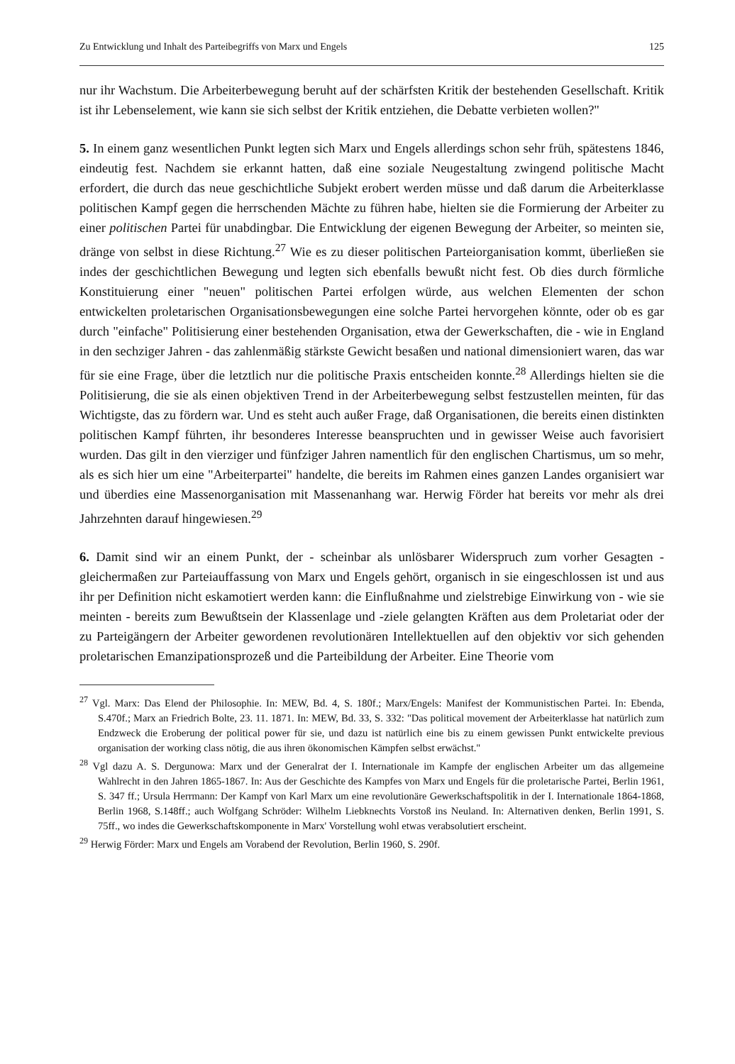Zu Entwicklung und Inhalt des Parteibegriffs von Marx und Engels 125
nur ihr Wachstum. Die Arbeiterbewegung beruht auf der schärfsten Kritik der bestehenden Gesellschaft. Kritik ist ihr Lebenselement, wie kann sie sich selbst der Kritik entziehen, die Debatte verbieten wollen?"
5. In einem ganz wesentlichen Punkt legten sich Marx und Engels allerdings schon sehr früh, spätestens 1846, eindeutig fest. Nachdem sie erkannt hatten, daß eine soziale Neugestaltung zwingend politische Macht erfordert, die durch das neue geschichtliche Subjekt erobert werden müsse und daß darum die Arbeiterklasse politischen Kampf gegen die herrschenden Mächte zu führen habe, hielten sie die Formierung der Arbeiter zu einer politischen Partei für unabdingbar. Die Entwicklung der eigenen Bewegung der Arbeiter, so meinten sie, dränge von selbst in diese Richtung.<sup>27</sup> Wie es zu dieser politischen Parteiorganisation kommt, überließen sie indes der geschichtlichen Bewegung und legten sich ebenfalls bewußt nicht fest. Ob dies durch förmliche Konstituierung einer "neuen" politischen Partei erfolgen würde, aus welchen Elementen der schon entwickelten proletarischen Organisationsbewegungen eine solche Partei hervorgehen könnte, oder ob es gar durch "einfache" Politisierung einer bestehenden Organisation, etwa der Gewerkschaften, die - wie in England in den sechziger Jahren - das zahlenmäßig stärkste Gewicht besaßen und national dimensioniert waren, das war für sie eine Frage, über die letztlich nur die politische Praxis entscheiden konnte.<sup>28</sup> Allerdings hielten sie die Politisierung, die sie als einen objektiven Trend in der Arbeiterbewegung selbst festzustellen meinten, für das Wichtigste, das zu fördern war. Und es steht auch außer Frage, daß Organisationen, die bereits einen distinkten politischen Kampf führten, ihr besonderes Interesse beanspruchten und in gewisser Weise auch favorisiert wurden. Das gilt in den vierziger und fünfziger Jahren namentlich für den englischen Chartismus, um so mehr, als es sich hier um eine "Arbeiterpartei" handelte, die bereits im Rahmen eines ganzen Landes organisiert war und überdies eine Massenorganisation mit Massenanhang war. Herwig Förder hat bereits vor mehr als drei Jahrzehnten darauf hingewiesen.<sup>29</sup>
6. Damit sind wir an einem Punkt, der - scheinbar als unlösbarer Widerspruch zum vorher Gesagten - gleichermaßen zur Parteiauffassung von Marx und Engels gehört, organisch in sie eingeschlossen ist und aus ihr per Definition nicht eskamotiert werden kann: die Einflußnahme und zielstrebige Einwirkung von - wie sie meinten - bereits zum Bewußtsein der Klassenlage und -ziele gelangten Kräften aus dem Proletariat oder der zu Parteigängern der Arbeiter gewordenen revolutionären Intellektuellen auf den objektiv vor sich gehenden proletarischen Emanzipationsprozeß und die Parteibildung der Arbeiter. Eine Theorie vom
<sup>27</sup> Vgl. Marx: Das Elend der Philosophie. In: MEW, Bd. 4, S. 180f.; Marx/Engels: Manifest der Kommunistischen Partei. In: Ebenda, S.470f.; Marx an Friedrich Bolte, 23. 11. 1871. In: MEW, Bd. 33, S. 332: "Das political movement der Arbeiterklasse hat natürlich zum Endzweck die Eroberung der political power für sie, und dazu ist natürlich eine bis zu einem gewissen Punkt entwickelte previous organisation der working class nötig, die aus ihren ökonomischen Kämpfen selbst erwächst."
<sup>28</sup> Vgl dazu A. S. Dergunowa: Marx und der Generalrat der I. Internationale im Kampfe der englischen Arbeiter um das allgemeine Wahlrecht in den Jahren 1865-1867. In: Aus der Geschichte des Kampfes von Marx und Engels für die proletarische Partei, Berlin 1961, S. 347 ff.; Ursula Herrmann: Der Kampf von Karl Marx um eine revolutionäre Gewerkschaftspolitik in der I. Internationale 1864-1868, Berlin 1968, S.148ff.; auch Wolfgang Schröder: Wilhelm Liebknechts Vorstoß ins Neuland. In: Alternativen denken, Berlin 1991, S. 75ff., wo indes die Gewerkschaftskomponente in Marx' Vorstellung wohl etwas verabsolutiert erscheint.
<sup>29</sup> Herwig Förder: Marx und Engels am Vorabend der Revolution, Berlin 1960, S. 290f.